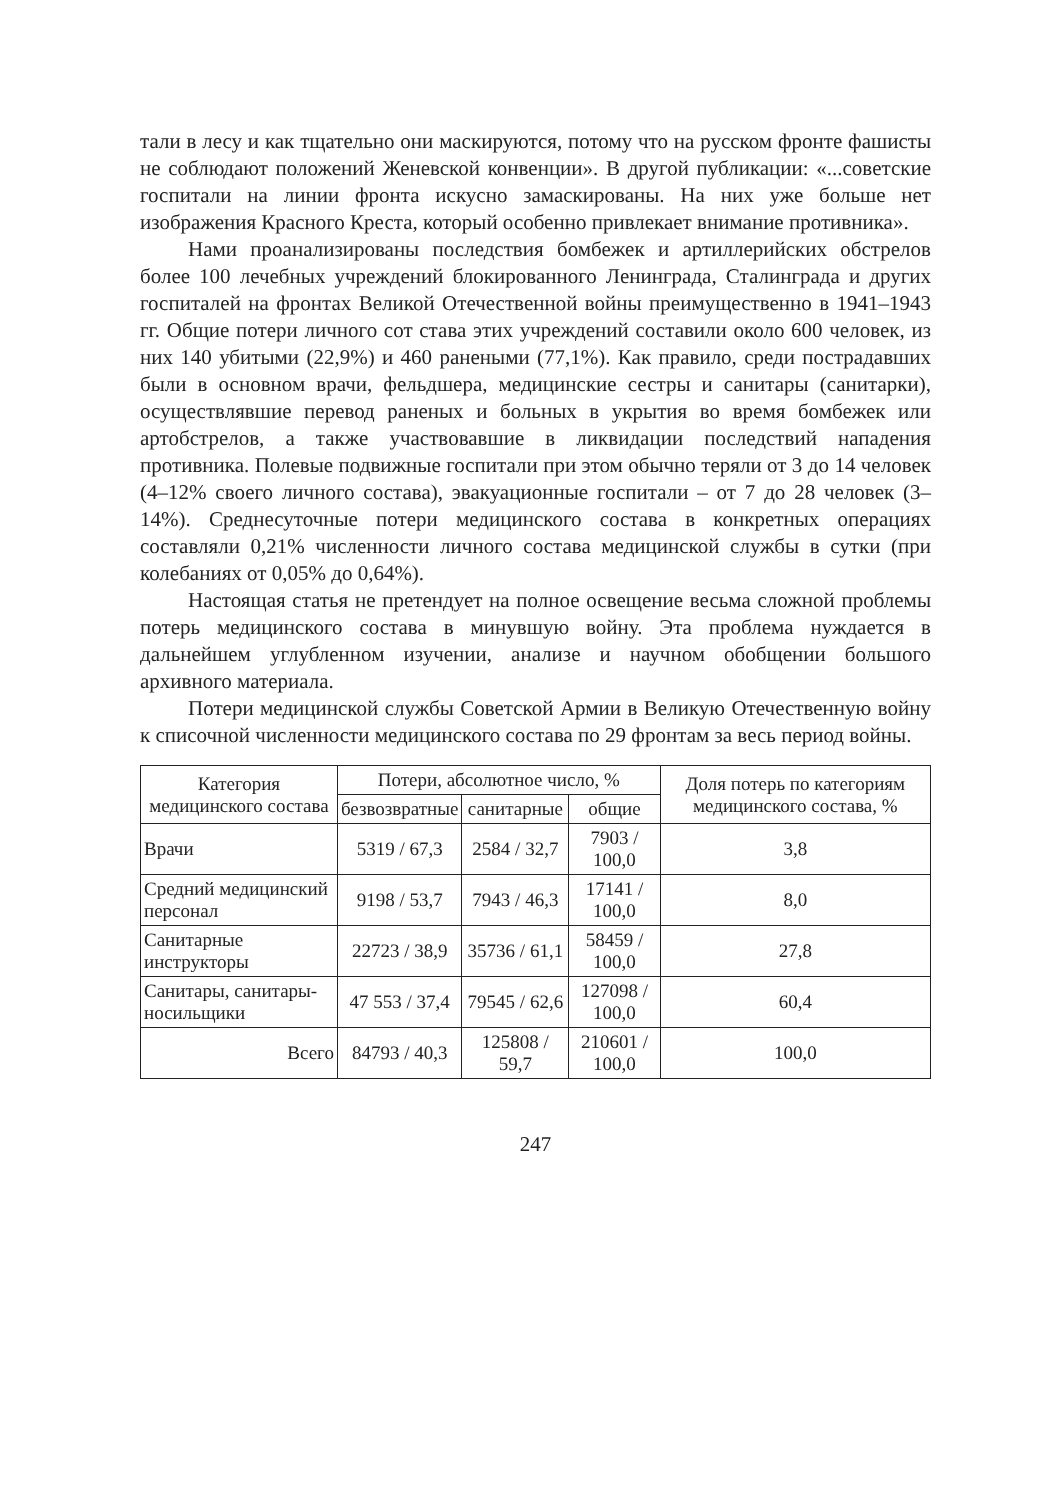тали в лесу и как тщательно они маскируются, потому что на русском фронте фашисты не соблюдают положений Женевской конвенции». В другой публикации: «...советские госпитали на линии фронта искусно замаскированы. На них уже больше нет изображения Красного Креста, который особенно привлекает внимание противника».
Нами проанализированы последствия бомбежек и артиллерийских обстрелов более 100 лечебных учреждений блокированного Ленинграда, Сталинграда и других госпиталей на фронтах Великой Отечественной войны преимущественно в 1941–1943 гг. Общие потери личного сот става этих учреждений составили около 600 человек, из них 140 убитыми (22,9%) и 460 ранеными (77,1%). Как правило, среди пострадавших были в основном врачи, фельдшера, медицинские сестры и санитары (санитарки), осуществлявшие перевод раненых и больных в укрытия во время бомбежек или артобстрелов, а также участвовавшие в ликвидации последствий нападения противника. Полевые подвижные госпитали при этом обычно теряли от 3 до 14 человек (4–12% своего личного состава), эвакуационные госпитали – от 7 до 28 человек (3–14%). Среднесуточные потери медицинского состава в конкретных операциях составляли 0,21% численности личного состава медицинской службы в сутки (при колебаниях от 0,05% до 0,64%).
Настоящая статья не претендует на полное освещение весьма сложной проблемы потерь медицинского состава в минувшую войну. Эта проблема нуждается в дальнейшем углубленном изучении, анализе и научном обобщении большого архивного материала.
Потери медицинской службы Советской Армии в Великую Отечественную войну к списочной численности медицинского состава по 29 фронтам за весь период войны.
| Категория медицинского состава | Потери, абсолютное число, % | | | Доля потерь по категориям медицинского состава, % |
| --- | --- | --- | --- | --- |
| | безвозвратные | санитарные | общие | |
| Врачи | 5319 / 67,3 | 2584 / 32,7 | 7903 / 100,0 | 3,8 |
| Средний медицинский персонал | 9198 / 53,7 | 7943 / 46,3 | 17141 / 100,0 | 8,0 |
| Санитарные инструкторы | 22723 / 38,9 | 35736 / 61,1 | 58459 / 100,0 | 27,8 |
| Санитары, санитары-носильщики | 47 553 / 37,4 | 79545 / 62,6 | 127098 / 100,0 | 60,4 |
| Всего | 84793 / 40,3 | 125808 / 59,7 | 210601 / 100,0 | 100,0 |
247